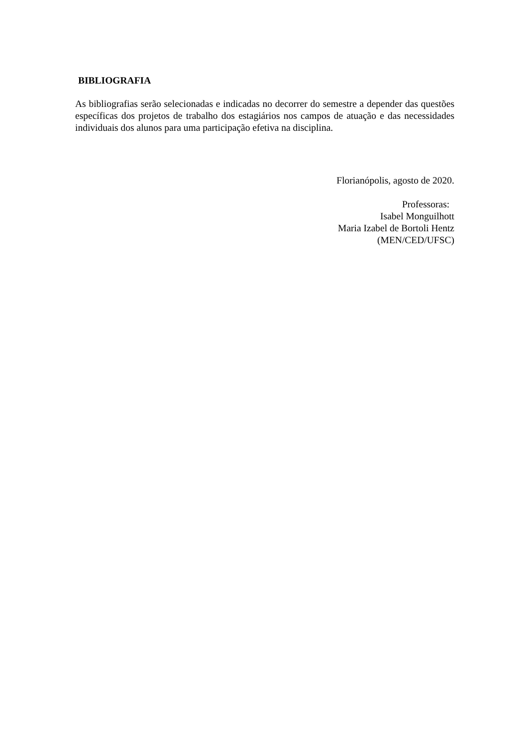BIBLIOGRAFIA
As bibliografias serão selecionadas e indicadas no decorrer do semestre a depender das questões específicas dos projetos de trabalho dos estagiários nos campos de atuação e das necessidades individuais dos alunos para uma participação efetiva na disciplina.
Florianópolis, agosto de 2020.
Professoras:
Isabel Monguilhott
Maria Izabel de Bortoli Hentz
(MEN/CED/UFSC)